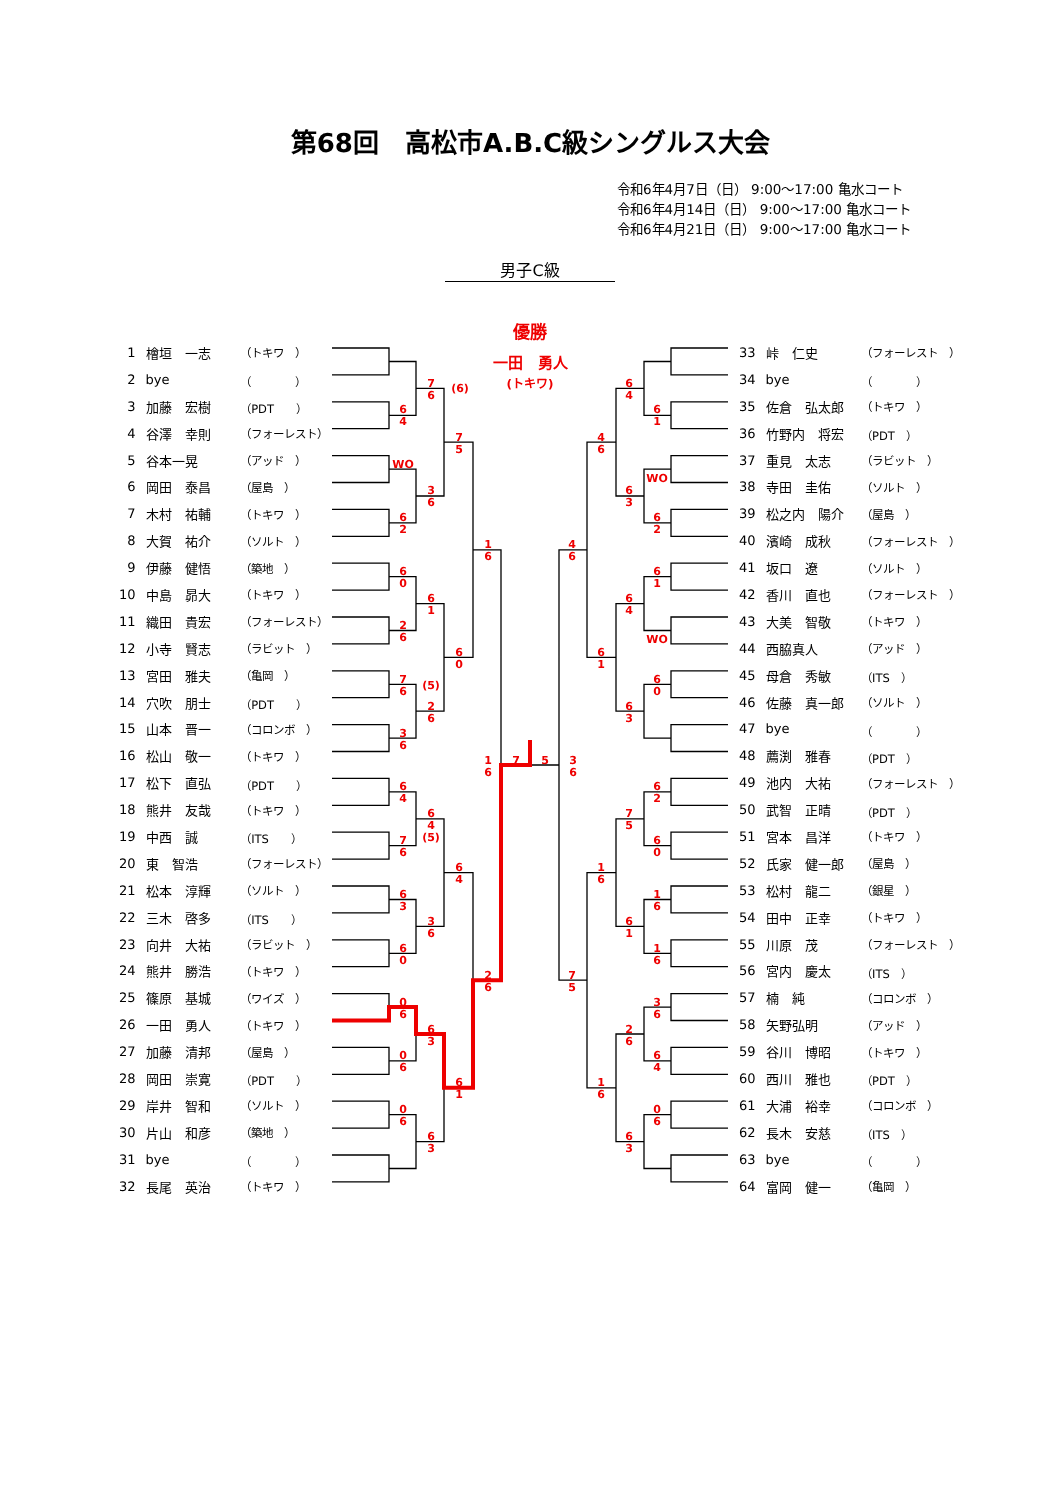優勝
一田　勇人
(トキワ)
6 4
WO
6 2
6 0
2 6
7 6 (5)
3 6
6 4
7 6
6 3
6 0
0 6
0 6
0 6
7 6 (6)
3 6
6 1
2 6
6 4 (5)
3 6
6 3
6 3
7 5
6 0
6 4
6 1
1 6
2 6
1 6
7
5
3 6
6 1
WO
6 2
6 1
WO
6 0
6 2
6 0
1 6
1 6
3 6
6 4
0 6
6 4
6 3
6 4
6 3
7 5
6 1
2 6
6 3
4 6
6 1
1 6
1 6
4 6
7 5
第68回　高松市A.B.C級シングルス大会
令和6年4月7日（日） 9:00～17:00 亀水コート
令和6年4月14日（日） 9:00～17:00 亀水コート
令和6年4月21日（日） 9:00～17:00 亀水コート
男子C級
| 1 | 檜垣 一志 | （トキワ ） |
| 2 | bye | （ ） |
| 3 | 加藤 宏樹 | （PDT ） |
| 4 | 谷澤 幸則 | （フォーレスト） |
| 5 | 谷本一晃 | （アッド ） |
| 6 | 岡田 泰昌 | （屋島 ） |
| 7 | 木村 祐輔 | （トキワ ） |
| 8 | 大賀 祐介 | （ソルト ） |
| 9 | 伊藤 健悟 | （築地 ） |
| 10 | 中島 昴大 | （トキワ ） |
| 11 | 織田 貴宏 | （フォーレスト） |
| 12 | 小寺 賢志 | （ラビット ） |
| 13 | 宮田 雅夫 | （亀岡 ） |
| 14 | 穴吹 朋士 | （PDT ） |
| 15 | 山本 晋一 | （コロンボ ） |
| 16 | 松山 敬一 | （トキワ ） |
| 17 | 松下 直弘 | （PDT ） |
| 18 | 熊井 友哉 | （トキワ ） |
| 19 | 中西 誠 | （ITS ） |
| 20 | 東 智浩 | （フォーレスト） |
| 21 | 松本 淳輝 | （ソルト ） |
| 22 | 三木 啓多 | （ITS ） |
| 23 | 向井 大祐 | （ラビット ） |
| 24 | 熊井 勝浩 | （トキワ ） |
| 25 | 篠原 基城 | （ワイズ ） |
| 26 | 一田 勇人 | （トキワ ） |
| 27 | 加藤 清邦 | （屋島 ） |
| 28 | 岡田 崇寛 | （PDT ） |
| 29 | 岸井 智和 | （ソルト ） |
| 30 | 片山 和彦 | （築地 ） |
| 31 | bye | （ ） |
| 32 | 長尾 英治 | （トキワ ） |
| 33 | 峠 仁史 | （フォーレスト ） |
| 34 | bye | （ ） |
| 35 | 佐倉 弘太郎 | （トキワ ） |
| 36 | 竹野内 将宏 | （PDT ） |
| 37 | 重見 太志 | （ラビット ） |
| 38 | 寺田 圭佑 | （ソルト ） |
| 39 | 松之内 陽介 | （屋島 ） |
| 40 | 濱崎 成秋 | （フォーレスト ） |
| 41 | 坂口 遼 | （ソルト ） |
| 42 | 香川 直也 | （フォーレスト ） |
| 43 | 大美 智敬 | （トキワ ） |
| 44 | 西脇真人 | （アッド ） |
| 45 | 母倉 秀敏 | （ITS ） |
| 46 | 佐藤 真一郎 | （ソルト ） |
| 47 | bye | （ ） |
| 48 | 薦渕 雅春 | （PDT ） |
| 49 | 池内 大祐 | （フォーレスト ） |
| 50 | 武智 正晴 | （PDT ） |
| 51 | 宮本 昌洋 | （トキワ ） |
| 52 | 氏家 健一郎 | （屋島 ） |
| 53 | 松村 龍二 | （銀星 ） |
| 54 | 田中 正幸 | （トキワ ） |
| 55 | 川原 茂 | （フォーレスト ） |
| 56 | 宮内 慶太 | （ITS ） |
| 57 | 楠 純 | （コロンボ ） |
| 58 | 矢野弘明 | （アッド ） |
| 59 | 谷川 博昭 | （トキワ ） |
| 60 | 西川 雅也 | （PDT ） |
| 61 | 大浦 裕幸 | （コロンボ ） |
| 62 | 長木 安慈 | （ITS ） |
| 63 | bye | （ ） |
| 64 | 富岡 健一 | （亀岡 ） |